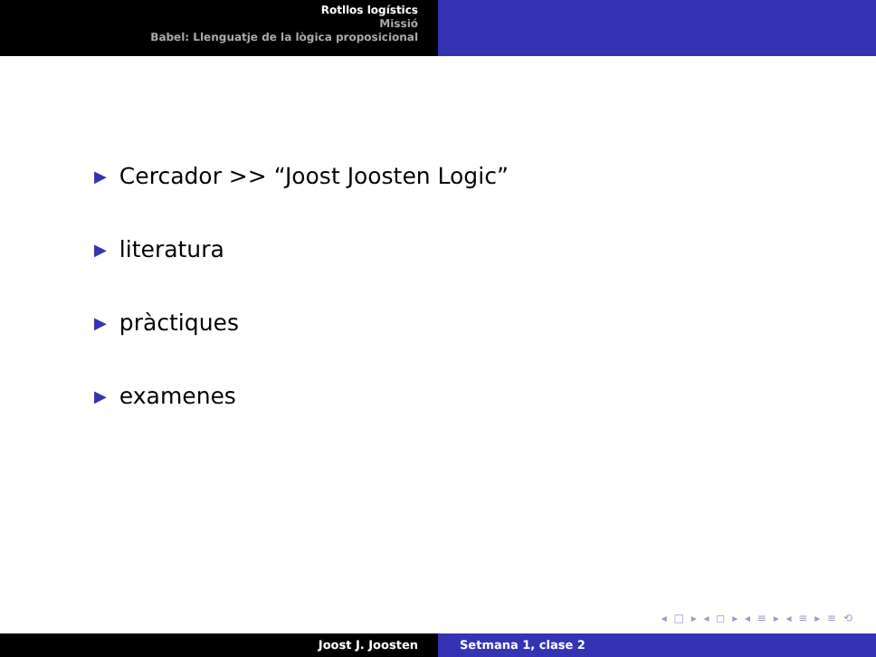Rotllos logístics
Missió
Babel: Llenguatje de la lògica proposicional
▶ Cercador >> “Joost Joosten Logic”
▶ literatura
▶ pràctiques
▶ examenes
◂ □ ▸ ◂ ◻ ▸ ◂ ≡ ▸ ◂ ≡ ▸ ≡ ⟲
Joost J. Joosten Setmana 1, clase 2